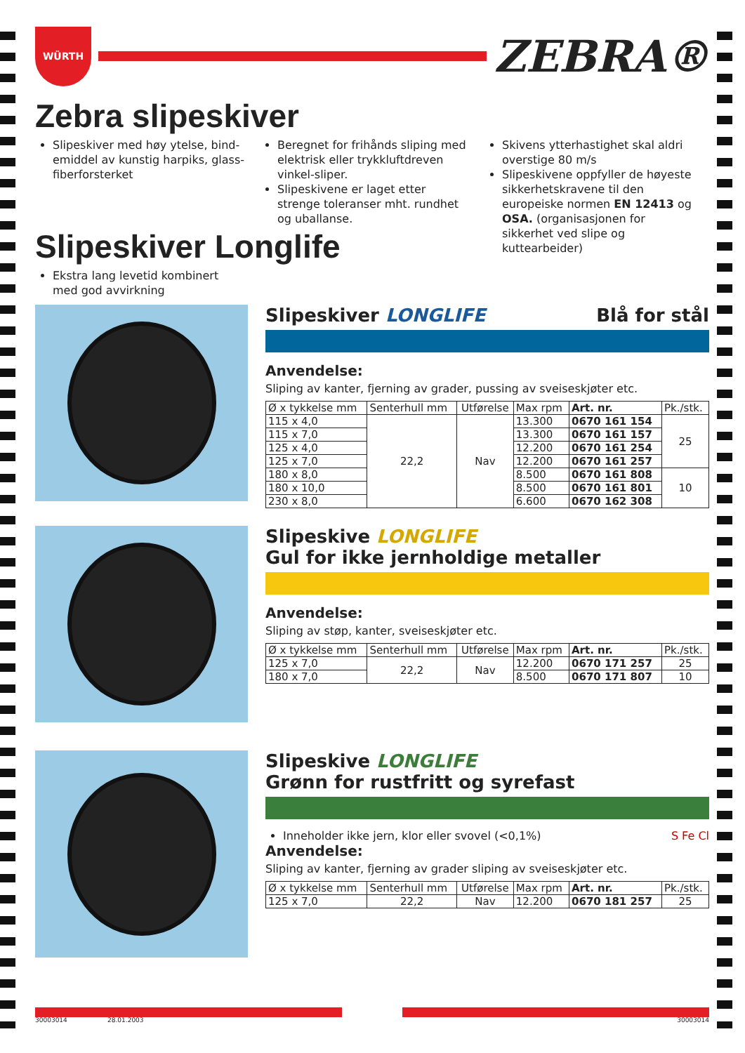WÜRTH
ZEBRA®
Zebra slipeskiver
Slipeskiver med høy ytelse, bind-emiddel av kunstig harpiks, glass-fiberforsterket
Beregnet for frihånds sliping med elektrisk eller trykkluftdreven vinkel-sliper.
Slipeskivene er laget etter strenge toleranser mht. rundhet og uballanse.
Skivens ytterhastighet skal aldri overstige 80 m/s
Slipeskivene oppfyller de høyeste sikkerhetskravene til den europeiske normen EN 12413 og OSA. (organisasjonen for sikkerhet ved slipe og kuttearbeider)
Slipeskiver Longlife
Ekstra lang levetid kombinert med god avvirkning
Slipeskiver LONGLIFE Blå for stål
Anvendelse:
Sliping av kanter, fjerning av grader, pussing av sveiseskjøter etc.
| Ø x tykkelse mm | Senterhull mm | Utførelse | Max rpm | Art. nr. | Pk./stk. |
| --- | --- | --- | --- | --- | --- |
| 115 x 4,0 | 22,2 | Nav | 13.300 | 0670 161 154 | 25 |
| 115 x 7,0 | | | 13.300 | 0670 161 157 | |
| 125 x 4,0 | | | 12.200 | 0670 161 254 | |
| 125 x 7,0 | | | 12.200 | 0670 161 257 | |
| 180 x 8,0 | | | 8.500 | 0670 161 808 | 10 |
| 180 x 10,0 | | | 8.500 | 0670 161 801 | |
| 230 x 8,0 | | | 6.600 | 0670 162 308 | |
Slipeskive LONGLIFE
Gul for ikke jernholdige metaller
Anvendelse:
Sliping av støp, kanter, sveiseskjøter etc.
| Ø x tykkelse mm | Senterhull mm | Utførelse | Max rpm | Art. nr. | Pk./stk. |
| --- | --- | --- | --- | --- | --- |
| 125 x 7,0 | 22,2 | Nav | 12.200 | 0670 171 257 | 25 |
| 180 x 7,0 | | | 8.500 | 0670 171 807 | 10 |
Slipeskive LONGLIFE
Grønn for rustfritt og syrefast
Inneholder ikke jern, klor eller svovel (<0,1%) S Fe Cl
Anvendelse:
Sliping av kanter, fjerning av grader sliping av sveiseskjøter etc.
| Ø x tykkelse mm | Senterhull mm | Utførelse | Max rpm | Art. nr. | Pk./stk. |
| --- | --- | --- | --- | --- | --- |
| 125 x 7,0 | 22,2 | Nav | 12.200 | 0670 181 257 | 25 |
30003014 28.01.2003 30003014